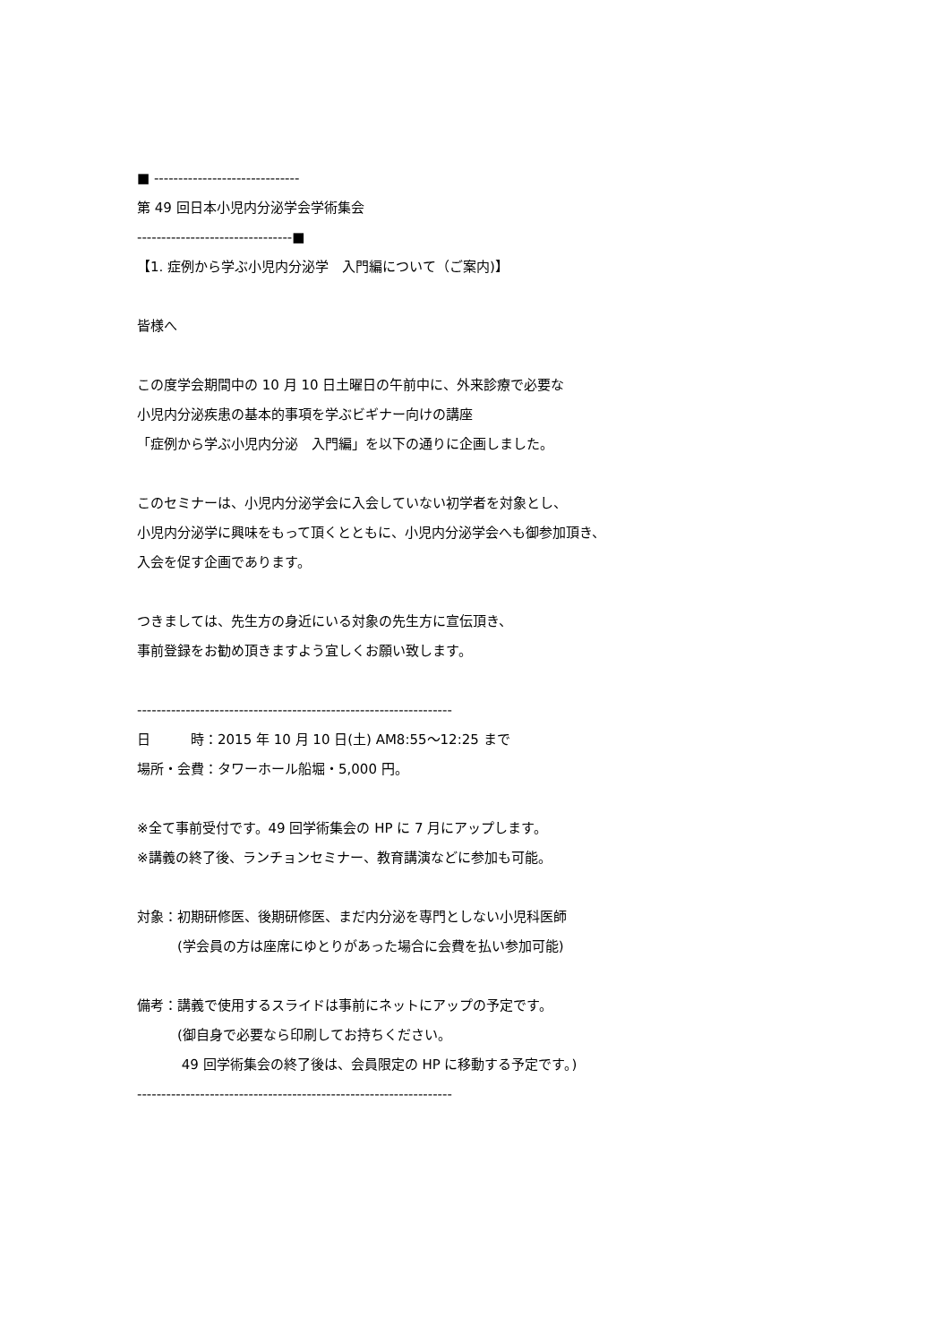■ ------------------------------
第 49 回日本小児内分泌学会学術集会
--------------------------------■
【1. 症例から学ぶ小児内分泌学　入門編について（ご案内)】
皆様へ
この度学会期間中の 10 月 10 日土曜日の午前中に、外来診療で必要な
小児内分泌疾患の基本的事項を学ぶビギナー向けの講座
「症例から学ぶ小児内分泌　入門編」を以下の通りに企画しました。
このセミナーは、小児内分泌学会に入会していない初学者を対象とし、
小児内分泌学に興味をもって頂くとともに、小児内分泌学会へも御参加頂き、
入会を促す企画であります。
つきましては、先生方の身近にいる対象の先生方に宣伝頂き、
事前登録をお勧め頂きますよう宜しくお願い致します。
-----------------------------------------------------------------
日　　　時：2015 年 10 月 10 日(土) AM8:55～12:25 まで
場所・会費：タワーホール船堀・5,000 円。
※全て事前受付です。49 回学術集会の HP に 7 月にアップします。
※講義の終了後、ランチョンセミナー、教育講演などに参加も可能。
対象：初期研修医、後期研修医、まだ内分泌を専門としない小児科医師
　　　(学会員の方は座席にゆとりがあった場合に会費を払い参加可能)
備考：講義で使用するスライドは事前にネットにアップの予定です。
　　　(御自身で必要なら印刷してお持ちください。
　　　 49 回学術集会の終了後は、会員限定の HP に移動する予定です。)
-----------------------------------------------------------------